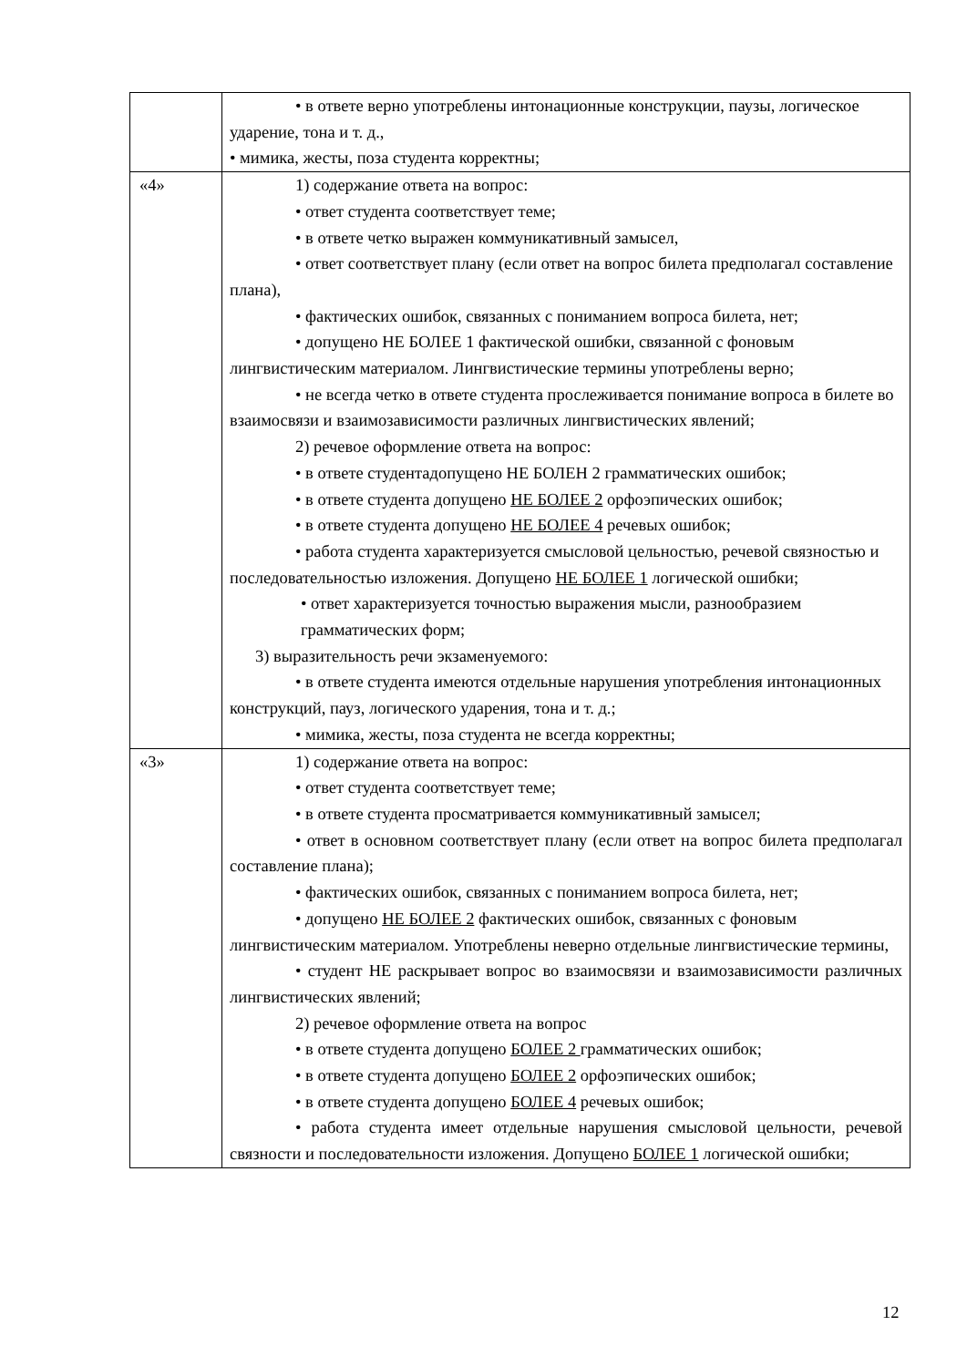| | • в ответе верно употреблены интонационные конструкции, паузы, логическое ударение, тона и т. д., • мимика, жесты, поза студента корректны; |
| «4» | 1) содержание ответа на вопрос: • ответ студента соответствует теме; • в ответе четко выражен коммуникативный замысел, • ответ соответствует плану (если ответ на вопрос билета предполагал составление плана), • фактических ошибок, связанных с пониманием вопроса билета, нет; • допущено НЕ БОЛЕЕ 1 фактической ошибки, связанной с фоновым лингвистическим материалом. Лингвистические термины употреблены верно; • не всегда четко в ответе студента прослеживается понимание вопроса в билете во взаимосвязи и взаимозависимости различных лингвистических явлений; 2) речевое оформление ответа на вопрос: • в ответе студентадопущено НЕ БОЛЕН 2 грамматических ошибок; • в ответе студента допущено НЕ БОЛЕЕ 2 орфоэпических ошибок; • в ответе студента допущено НЕ БОЛЕЕ 4 речевых ошибок; • работа студента характеризуется смысловой цельностью, речевой связностью и последовательностью изложения. Допущено НЕ БОЛЕЕ 1 логической ошибки; • ответ характеризуется точностью выражения мысли, разнообразием грамматических форм; 3) выразительность речи экзаменуемого: • в ответе студента имеются отдельные нарушения употребления интонационных конструкций, пауз, логического ударения, тона и т. д.; • мимика, жесты, поза студента не всегда корректны; |
| «3» | 1) содержание ответа на вопрос: • ответ студента соответствует теме; • в ответе студента просматривается коммуникативный замысел; • ответ в основном соответствует плану (если ответ на вопрос билета предполагал составление плана); • фактических ошибок, связанных с пониманием вопроса билета, нет; • допущено НЕ БОЛЕЕ 2 фактических ошибок, связанных с фоновым лингвистическим материалом. Употреблены неверно отдельные лингвистические термины, • студент НЕ раскрывает вопрос во взаимосвязи и взаимозависимости различных лингвистических явлений; 2) речевое оформление ответа на вопрос • в ответе студента допущено БОЛЕЕ 2 грамматических ошибок; • в ответе студента допущено БОЛЕЕ 2 орфоэпических ошибок; • в ответе студента допущено БОЛЕЕ 4 речевых ошибок; • работа студента имеет отдельные нарушения смысловой цельности, речевой связности и последовательности изложения. Допущено БОЛЕЕ 1 логической ошибки; |
12